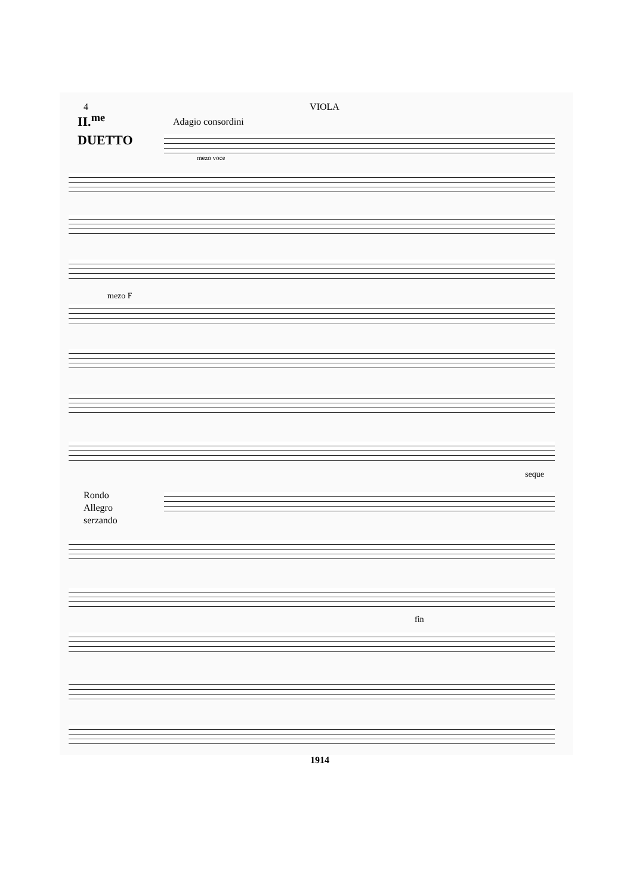4 VIOLA
II.<sup>me</sup>
DUETTO
Adagio consordini
mezo voce
mezo F
seque
Rondo
Allegro
serzando
fin
1914